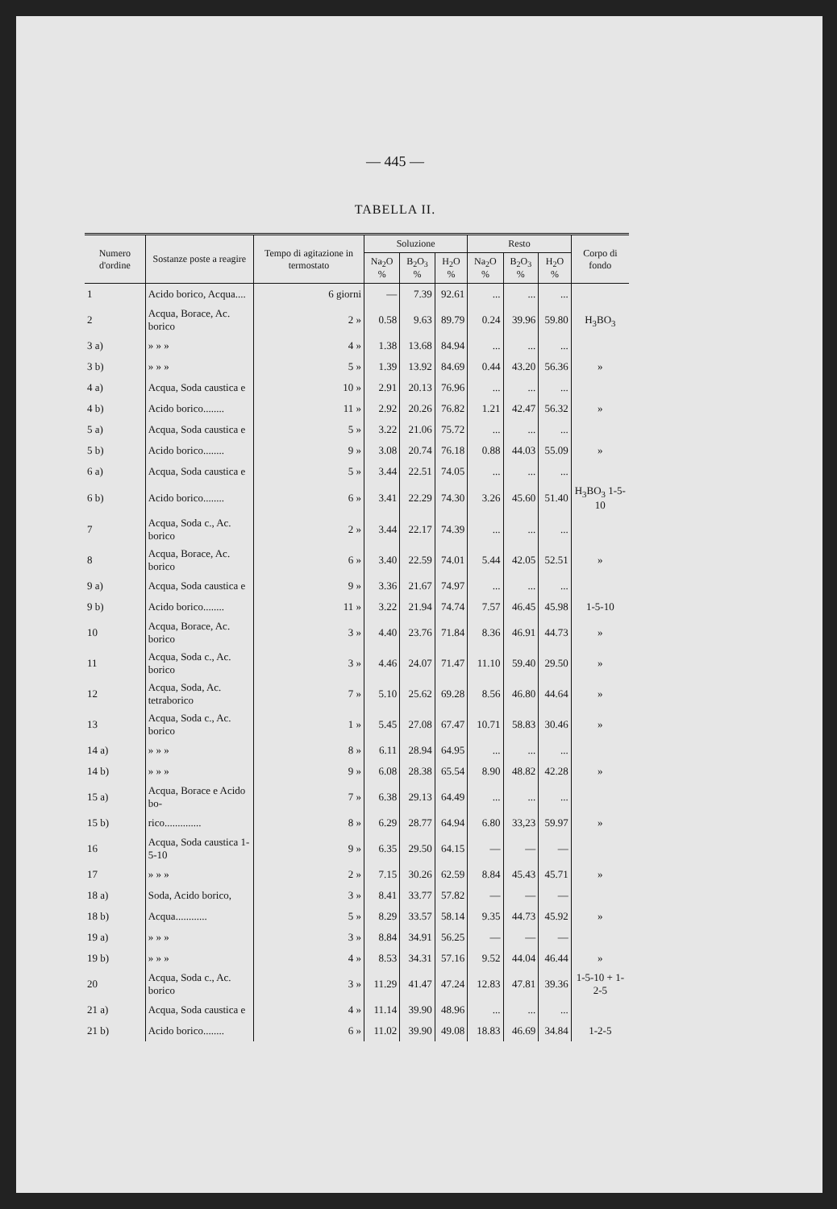— 445 —
TABELLA II.
| Numero d'ordine | Sostanze poste a reagire | Tempo di agitazione in termostato | Soluzione | | | Resto | | | Corpo di fondo |
| --- | --- | --- | --- | --- | --- | --- | --- | --- | --- |
| | | | Na<sub>2</sub>O % | B<sub>2</sub>O<sub>3</sub> % | H<sub>2</sub>O % | Na<sub>2</sub>O % | B<sub>2</sub>O<sub>3</sub> % | H<sub>2</sub>O % | |
| 1 | Acido borico, Acqua.... | 6 giorni | — | 7.39 | 92.61 | ... | ... | ... | |
| 2 | Acqua, Borace, Ac. borico | 2 » | 0.58 | 9.63 | 89.79 | 0.24 | 39.96 | 59.80 | H<sub>3</sub>BO<sub>3</sub> |
| 3 a) | » » » | 4 » | 1.38 | 13.68 | 84.94 | ... | ... | ... | |
| 3 b) | » » » | 5 » | 1.39 | 13.92 | 84.69 | 0.44 | 43.20 | 56.36 | » |
| 4 a) | Acqua, Soda caustica e | 10 » | 2.91 | 20.13 | 76.96 | ... | ... | ... | |
| 4 b) | Acido borico........ | 11 » | 2.92 | 20.26 | 76.82 | 1.21 | 42.47 | 56.32 | » |
| 5 a) | Acqua, Soda caustica e | 5 » | 3.22 | 21.06 | 75.72 | ... | ... | ... | |
| 5 b) | Acido borico........ | 9 » | 3.08 | 20.74 | 76.18 | 0.88 | 44.03 | 55.09 | » |
| 6 a) | Acqua, Soda caustica e | 5 » | 3.44 | 22.51 | 74.05 | ... | ... | ... | |
| 6 b) | Acido borico........ | 6 » | 3.41 | 22.29 | 74.30 | 3.26 | 45.60 | 51.40 | H<sub>3</sub>BO<sub>3</sub> 1-5-10 |
| 7 | Acqua, Soda c., Ac. borico | 2 » | 3.44 | 22.17 | 74.39 | ... | ... | ... | |
| 8 | Acqua, Borace, Ac. borico | 6 » | 3.40 | 22.59 | 74.01 | 5.44 | 42.05 | 52.51 | » |
| 9 a) | Acqua, Soda caustica e | 9 » | 3.36 | 21.67 | 74.97 | ... | ... | ... | |
| 9 b) | Acido borico........ | 11 » | 3.22 | 21.94 | 74.74 | 7.57 | 46.45 | 45.98 | 1-5-10 |
| 10 | Acqua, Borace, Ac. borico | 3 » | 4.40 | 23.76 | 71.84 | 8.36 | 46.91 | 44.73 | » |
| 11 | Acqua, Soda c., Ac. borico | 3 » | 4.46 | 24.07 | 71.47 | 11.10 | 59.40 | 29.50 | » |
| 12 | Acqua, Soda, Ac. tetraborico | 7 » | 5.10 | 25.62 | 69.28 | 8.56 | 46.80 | 44.64 | » |
| 13 | Acqua, Soda c., Ac. borico | 1 » | 5.45 | 27.08 | 67.47 | 10.71 | 58.83 | 30.46 | » |
| 14 a) | » » » | 8 » | 6.11 | 28.94 | 64.95 | ... | ... | ... | |
| 14 b) | » » » | 9 » | 6.08 | 28.38 | 65.54 | 8.90 | 48.82 | 42.28 | » |
| 15 a) | Acqua, Borace e Acido bo- | 7 » | 6.38 | 29.13 | 64.49 | ... | ... | ... | |
| 15 b) | rico.............. | 8 » | 6.29 | 28.77 | 64.94 | 6.80 | 33,23 | 59.97 | » |
| 16 | Acqua, Soda caustica 1-5-10 | 9 » | 6.35 | 29.50 | 64.15 | — | — | — | |
| 17 | » » » | 2 » | 7.15 | 30.26 | 62.59 | 8.84 | 45.43 | 45.71 | » |
| 18 a) | Soda, Acido borico, | 3 » | 8.41 | 33.77 | 57.82 | — | — | — | |
| 18 b) | Acqua............ | 5 » | 8.29 | 33.57 | 58.14 | 9.35 | 44.73 | 45.92 | » |
| 19 a) | » » » | 3 » | 8.84 | 34.91 | 56.25 | — | — | — | |
| 19 b) | » » » | 4 » | 8.53 | 34.31 | 57.16 | 9.52 | 44.04 | 46.44 | » |
| 20 | Acqua, Soda c., Ac. borico | 3 » | 11.29 | 41.47 | 47.24 | 12.83 | 47.81 | 39.36 | 1-5-10 + 1-2-5 |
| 21 a) | Acqua, Soda caustica e | 4 » | 11.14 | 39.90 | 48.96 | ... | ... | ... | |
| 21 b) | Acido borico........ | 6 » | 11.02 | 39.90 | 49.08 | 18.83 | 46.69 | 34.84 | 1-2-5 |